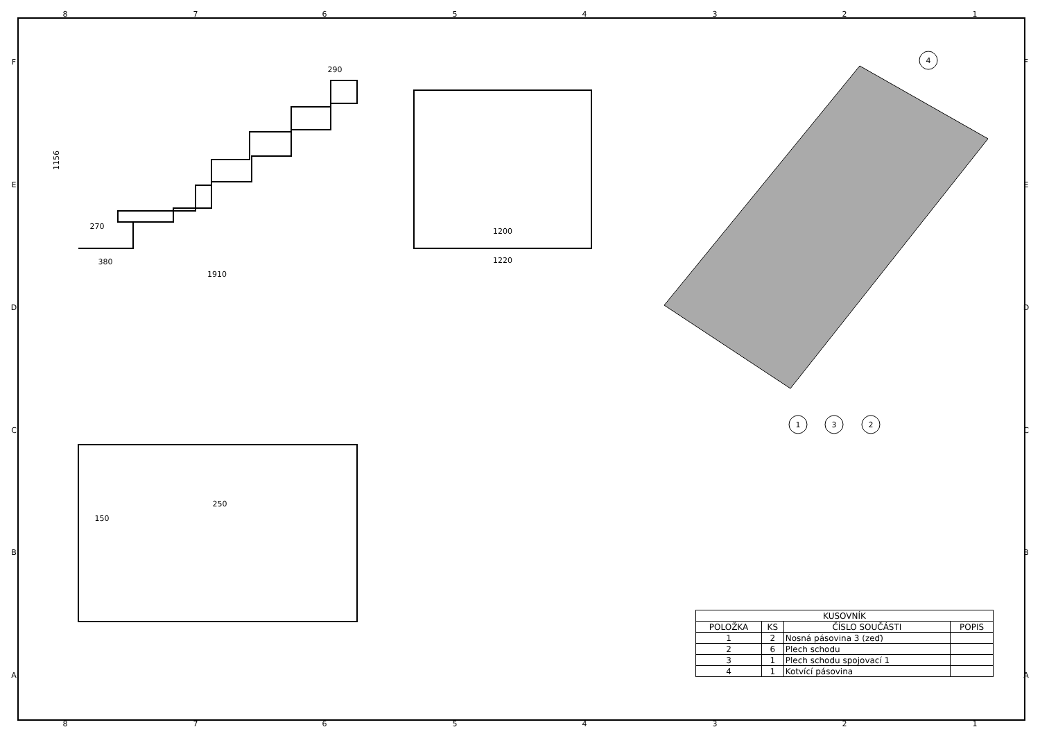8
7
6
5
4
3
2
1
8
7
6
5
4
3
2
1
F
E
D
C
B
A
F
E
D
C
B
A
290
270
380
1910
1200
1220
250
150
1156
4
1
3
2
| KUSOVNÍK | | | |
| --- | --- | --- | --- |
| POLOŽKA | KS | ČÍSLO SOUČÁSTI | POPIS |
| 1 | 2 | Nosná pásovina 3 (zeď) | |
| 2 | 6 | Plech schodu | |
| 3 | 1 | Plech schodu spojovací 1 | |
| 4 | 1 | Kotvící pásovina | |